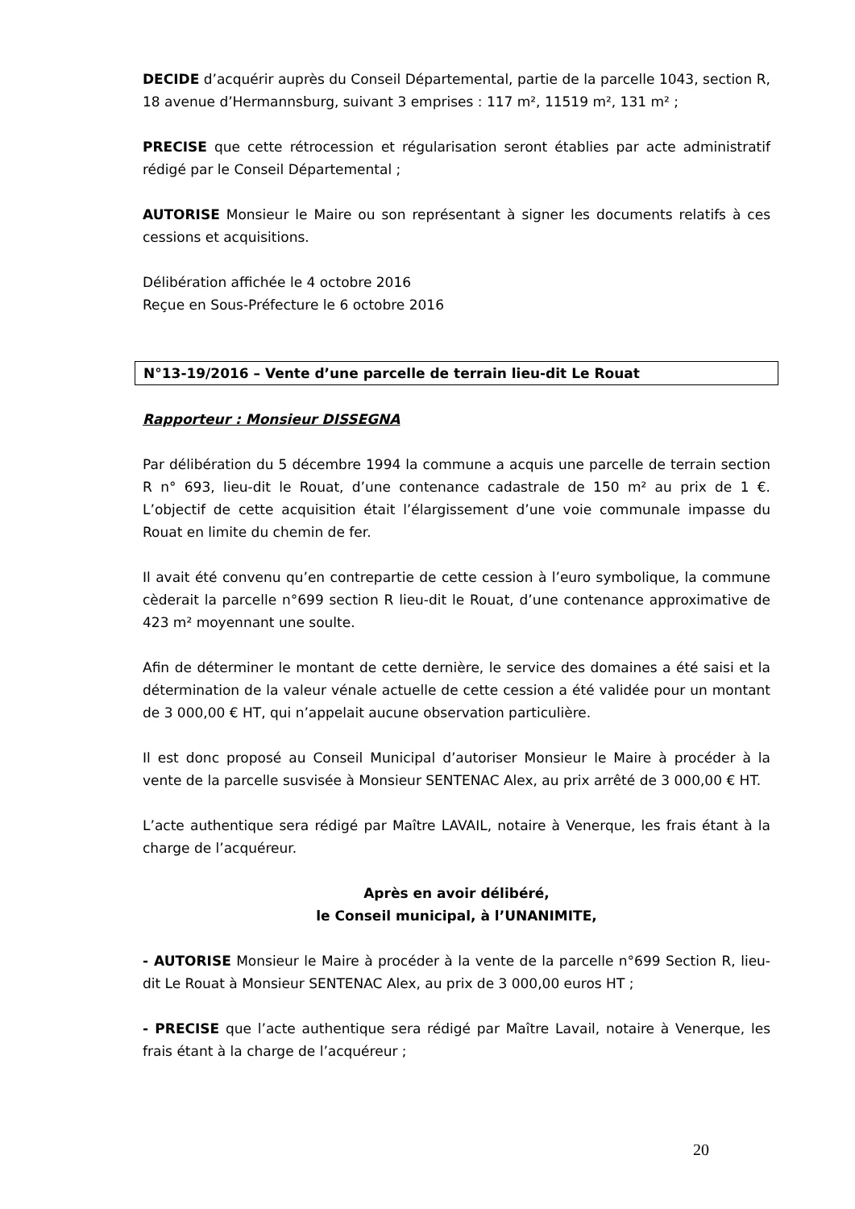DECIDE d’acquérir auprès du Conseil Départemental, partie de la parcelle 1043, section R, 18 avenue d’Hermannsburg, suivant 3 emprises : 117 m², 11519 m², 131 m² ;
PRECISE que cette rétrocession et régularisation seront établies par acte administratif rédigé par le Conseil Départemental ;
AUTORISE Monsieur le Maire ou son représentant à signer les documents relatifs à ces cessions et acquisitions.
Délibération affichée le 4 octobre 2016
Reçue en Sous-Préfecture le 6 octobre 2016
N°13-19/2016 – Vente d’une parcelle de terrain lieu-dit Le Rouat
Rapporteur : Monsieur DISSEGNA
Par délibération du 5 décembre 1994 la commune a acquis une parcelle de terrain section R n° 693, lieu-dit le Rouat, d’une contenance cadastrale de 150 m² au prix de 1 €. L’objectif de cette acquisition était l’élargissement d’une voie communale impasse du Rouat en limite du chemin de fer.
Il avait été convenu qu’en contrepartie de cette cession à l’euro symbolique, la commune cèderait la parcelle n°699 section R lieu-dit le Rouat, d’une contenance approximative de 423 m² moyennant une soulte.
Afin de déterminer le montant de cette dernière, le service des domaines a été saisi et la détermination de la valeur vénale actuelle de cette cession a été validée pour un montant de 3 000,00 € HT, qui n’appelait aucune observation particulière.
Il est donc proposé au Conseil Municipal d’autoriser Monsieur le Maire à procéder à la vente de la parcelle susvisée à Monsieur SENTENAC Alex, au prix arrêté de 3 000,00 € HT.
L’acte authentique sera rédigé par Maître LAVAIL, notaire à Venerque, les frais étant à la charge de l’acquéreur.
Après en avoir délibéré,
le Conseil municipal, à l’UNANIMITE,
- AUTORISE Monsieur le Maire à procéder à la vente de la parcelle n°699 Section R, lieu-dit Le Rouat à Monsieur SENTENAC Alex, au prix de 3 000,00 euros HT ;
- PRECISE que l’acte authentique sera rédigé par Maître Lavail, notaire à Venerque, les frais étant à la charge de l’acquéreur ;
20